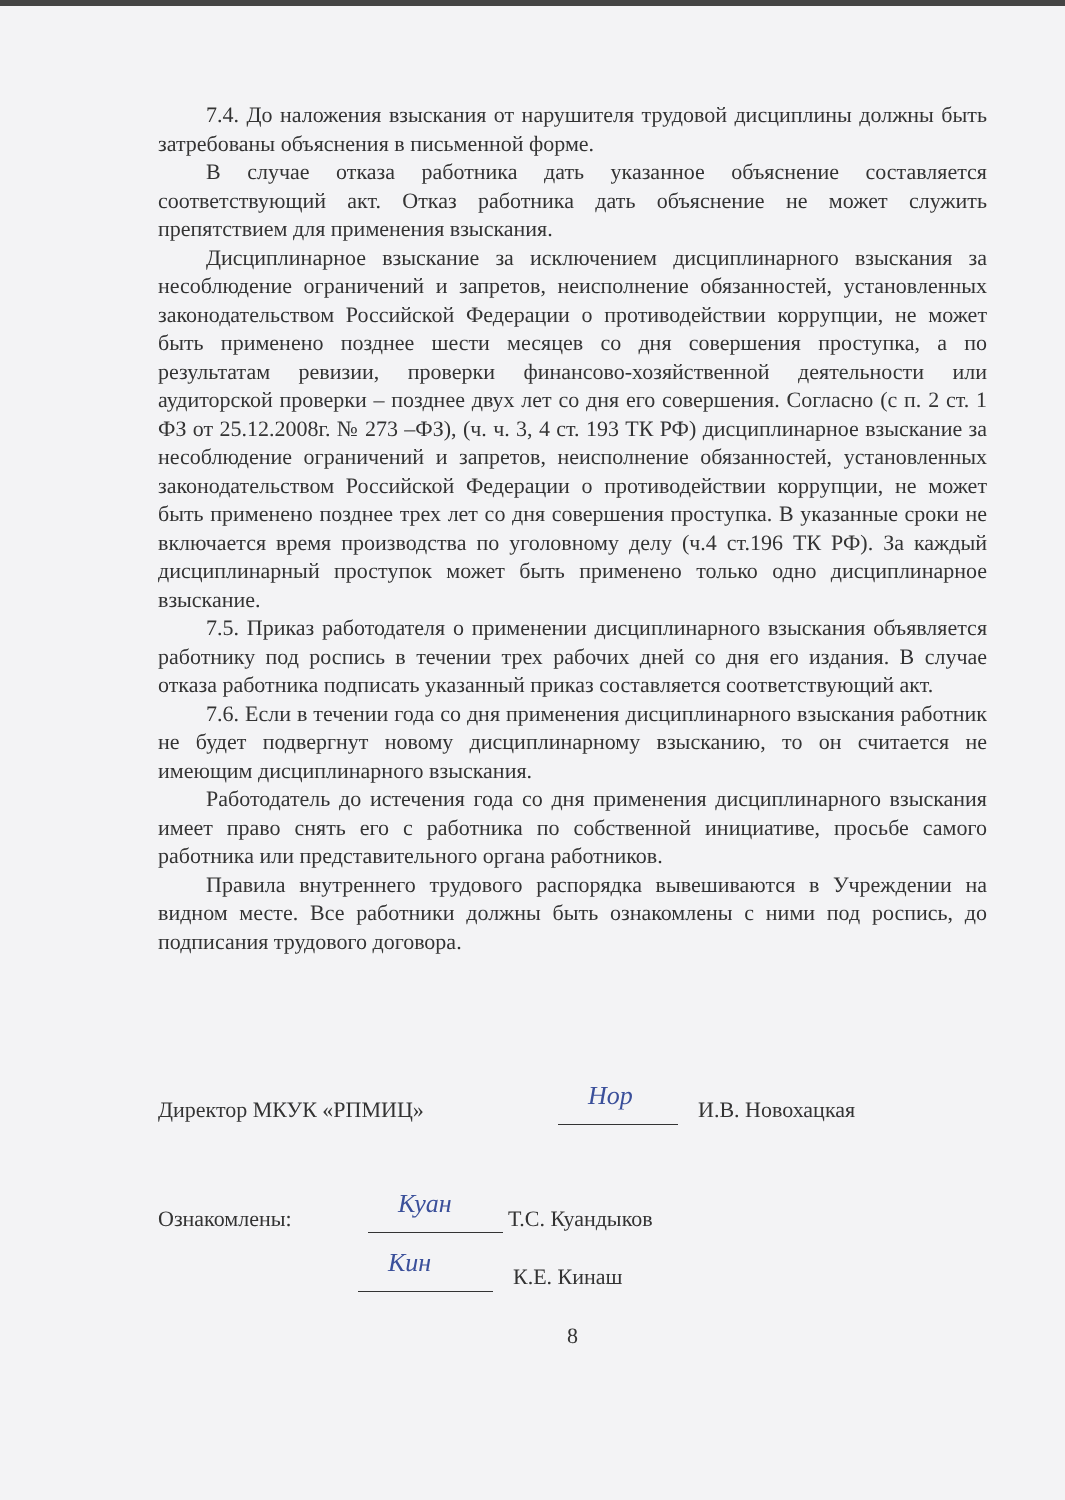7.4. До наложения взыскания от нарушителя трудовой дисциплины должны быть затребованы объяснения в письменной форме.
В случае отказа работника дать указанное объяснение составляется соответствующий акт. Отказ работника дать объяснение не может служить препятствием для применения взыскания.
Дисциплинарное взыскание за исключением дисциплинарного взыскания за несоблюдение ограничений и запретов, неисполнение обязанностей, установленных законодательством Российской Федерации о противодействии коррупции, не может быть применено позднее шести месяцев со дня совершения проступка, а по результатам ревизии, проверки финансово-хозяйственной деятельности или аудиторской проверки – позднее двух лет со дня его совершения. Согласно (с п. 2 ст. 1 ФЗ от 25.12.2008г. № 273 –ФЗ), (ч. ч. 3, 4 ст. 193 ТК РФ) дисциплинарное взыскание за несоблюдение ограничений и запретов, неисполнение обязанностей, установленных законодательством Российской Федерации о противодействии коррупции, не может быть применено позднее трех лет со дня совершения проступка. В указанные сроки не включается время производства по уголовному делу (ч.4 ст.196 ТК РФ). За каждый дисциплинарный проступок может быть применено только одно дисциплинарное взыскание.
7.5. Приказ работодателя о применении дисциплинарного взыскания объявляется работнику под роспись в течении трех рабочих дней со дня его издания. В случае отказа работника подписать указанный приказ составляется соответствующий акт.
7.6. Если в течении года со дня применения дисциплинарного взыскания работник не будет подвергнут новому дисциплинарному взысканию, то он считается не имеющим дисциплинарного взыскания.
Работодатель до истечения года со дня применения дисциплинарного взыскания имеет право снять его с работника по собственной инициативе, просьбе самого работника или представительного органа работников.
Правила внутреннего трудового распорядка вывешиваются в Учреждении на видном месте. Все работники должны быть ознакомлены с ними под роспись, до подписания трудового договора.
Директор МКУК «РПМИЦ» Нор И.В. Новохацкая
Ознакомлены: Куан Т.С. Куандыков
Кин К.Е. Кинаш
8